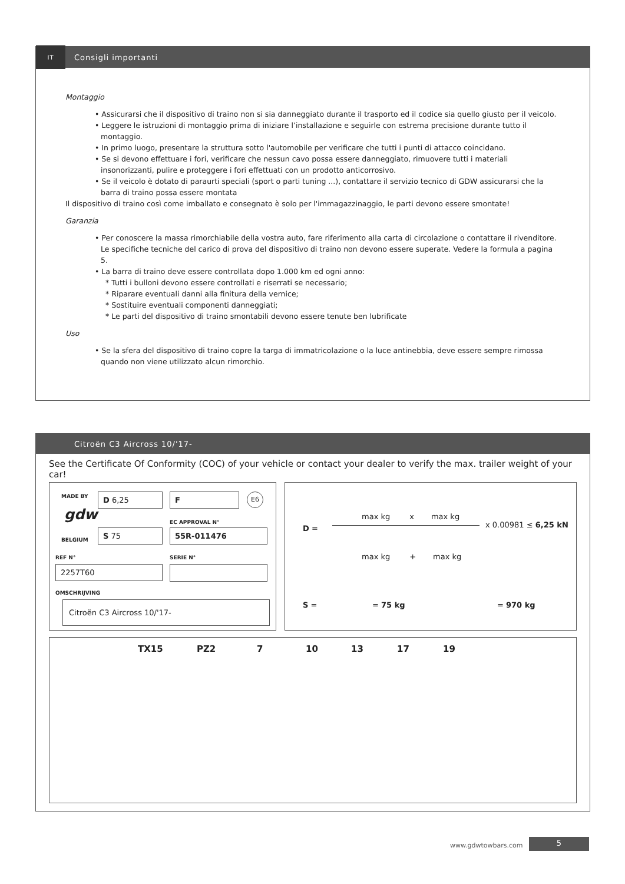IT
Consigli importanti
Montaggio
• Assicurarsi che il dispositivo di traino non si sia danneggiato durante il trasporto ed il codice sia quello giusto per il veicolo.
• Leggere le istruzioni di montaggio prima di iniziare l’installazione e seguirle con estrema precisione durante tutto il montaggio.
• In primo luogo, presentare la struttura sotto l'automobile per verificare che tutti i punti di attacco coincidano.
• Se si devono effettuare i fori, verificare che nessun cavo possa essere danneggiato, rimuovere tutti i materiali insonorizzanti, pulire e proteggere i fori effettuati con un prodotto anticorrosivo.
• Se il veicolo è dotato di paraurti speciali (sport o parti tuning ...), contattare il servizio tecnico di GDW assicurarsi che la barra di traino possa essere montata
Il dispositivo di traino così come imballato e consegnato è solo per l'immagazzinaggio, le parti devono essere smontate!
Garanzia
• Per conoscere la massa rimorchiabile della vostra auto, fare riferimento alla carta di circolazione o contattare il rivenditore. Le specifiche tecniche del carico di prova del dispositivo di traino non devono essere superate. Vedere la formula a pagina 5.
• La barra di traino deve essere controllata dopo 1.000 km ed ogni anno:
* Tutti i bulloni devono essere controllati e riserrati se necessario;
* Riparare eventuali danni alla finitura della vernice;
* Sostituire eventuali componenti danneggiati;
* Le parti del dispositivo di traino smontabili devono essere tenute ben lubrificate
Uso
• Se la sfera del dispositivo di traino copre la targa di immatricolazione o la luce antinebbia, deve essere sempre rimossa quando non viene utilizzato alcun rimorchio.
Citroën C3 Aircross 10/'17-
See the Certificate Of Conformity (COC) of your vehicle or contact your dealer to verify the max. trailer weight of your car!
MADE BY
gdw
BELGIUM
D 6,25 F E6
EC APPROVAL N°
S 75 55R-011476
REF N° SERIE N°
2257T60
OMSCHRIJVING
Citroën C3 Aircross 10/'17-
D =
max kg x max kg
x 0.00981 ≤ 6,25 kN
max kg + max kg
S = = 75 kg = 970 kg
TX15 PZ2 7 10 13 17 19
www.gdwtowbars.com 5